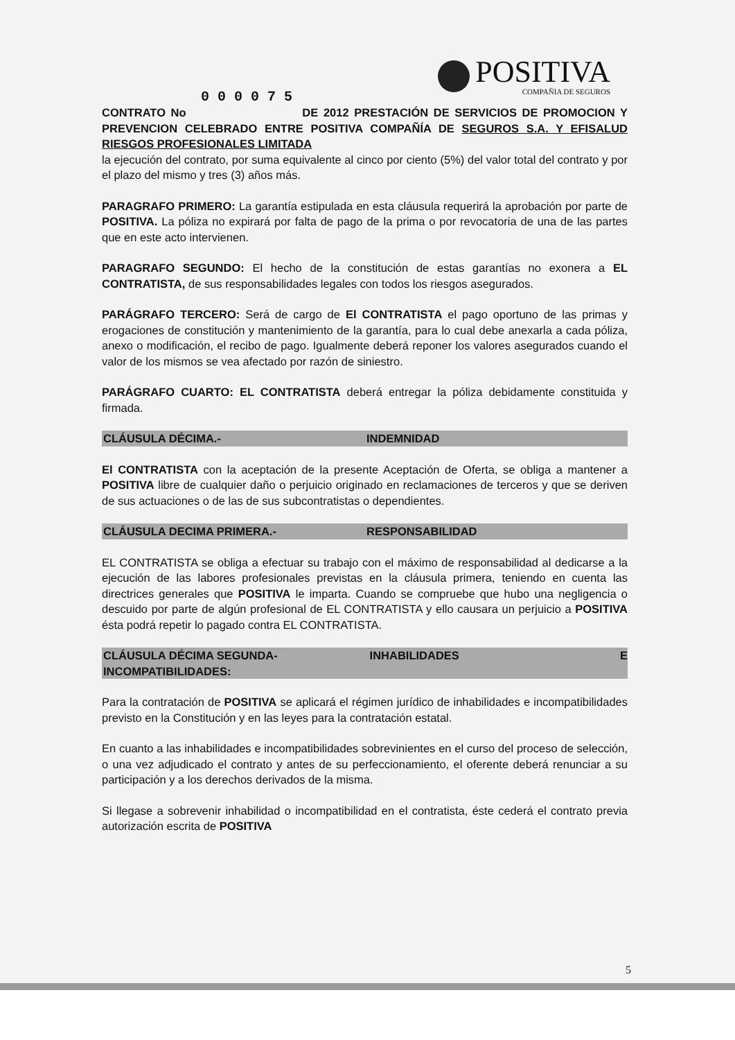POSITIVA
COMPAÑIA DE SEGUROS
0 0 0 0 7 5
CONTRATO No DE 2012 PRESTACIÓN DE SERVICIOS DE PROMOCION Y PREVENCION CELEBRADO ENTRE POSITIVA COMPAÑÍA DE SEGUROS S.A. Y EFISALUD RIESGOS PROFESIONALES LIMITADA
la ejecución del contrato, por suma equivalente al cinco por ciento (5%) del valor total del contrato y por el plazo del mismo y tres (3) años más.
PARAGRAFO PRIMERO: La garantía estipulada en esta cláusula requerirá la aprobación por parte de POSITIVA. La póliza no expirará por falta de pago de la prima o por revocatoria de una de las partes que en este acto intervienen.
PARAGRAFO SEGUNDO: El hecho de la constitución de estas garantías no exonera a EL CONTRATISTA, de sus responsabilidades legales con todos los riesgos asegurados.
PARÁGRAFO TERCERO: Será de cargo de El CONTRATISTA el pago oportuno de las primas y erogaciones de constitución y mantenimiento de la garantía, para lo cual debe anexarla a cada póliza, anexo o modificación, el recibo de pago. Igualmente deberá reponer los valores asegurados cuando el valor de los mismos se vea afectado por razón de siniestro.
PARÁGRAFO CUARTO: EL CONTRATISTA deberá entregar la póliza debidamente constituida y firmada.
CLÁUSULA DÉCIMA.- INDEMNIDAD
El CONTRATISTA con la aceptación de la presente Aceptación de Oferta, se obliga a mantener a POSITIVA libre de cualquier daño o perjuicio originado en reclamaciones de terceros y que se deriven de sus actuaciones o de las de sus subcontratistas o dependientes.
CLÁUSULA DECIMA PRIMERA.- RESPONSABILIDAD
EL CONTRATISTA se obliga a efectuar su trabajo con el máximo de responsabilidad al dedicarse a la ejecución de las labores profesionales previstas en la cláusula primera, teniendo en cuenta las directrices generales que POSITIVA le imparta. Cuando se compruebe que hubo una negligencia o descuido por parte de algún profesional de EL CONTRATISTA y ello causara un perjuicio a POSITIVA ésta podrá repetir lo pagado contra EL CONTRATISTA.
CLÁUSULA DÉCIMA SEGUNDA- INHABILIDADES E
INCOMPATIBILIDADES:
Para la contratación de POSITIVA se aplicará el régimen jurídico de inhabilidades e incompatibilidades previsto en la Constitución y en las leyes para la contratación estatal.
En cuanto a las inhabilidades e incompatibilidades sobrevinientes en el curso del proceso de selección, o una vez adjudicado el contrato y antes de su perfeccionamiento, el oferente deberá renunciar a su participación y a los derechos derivados de la misma.
Si llegase a sobrevenir inhabilidad o incompatibilidad en el contratista, éste cederá el contrato previa autorización escrita de POSITIVA
5